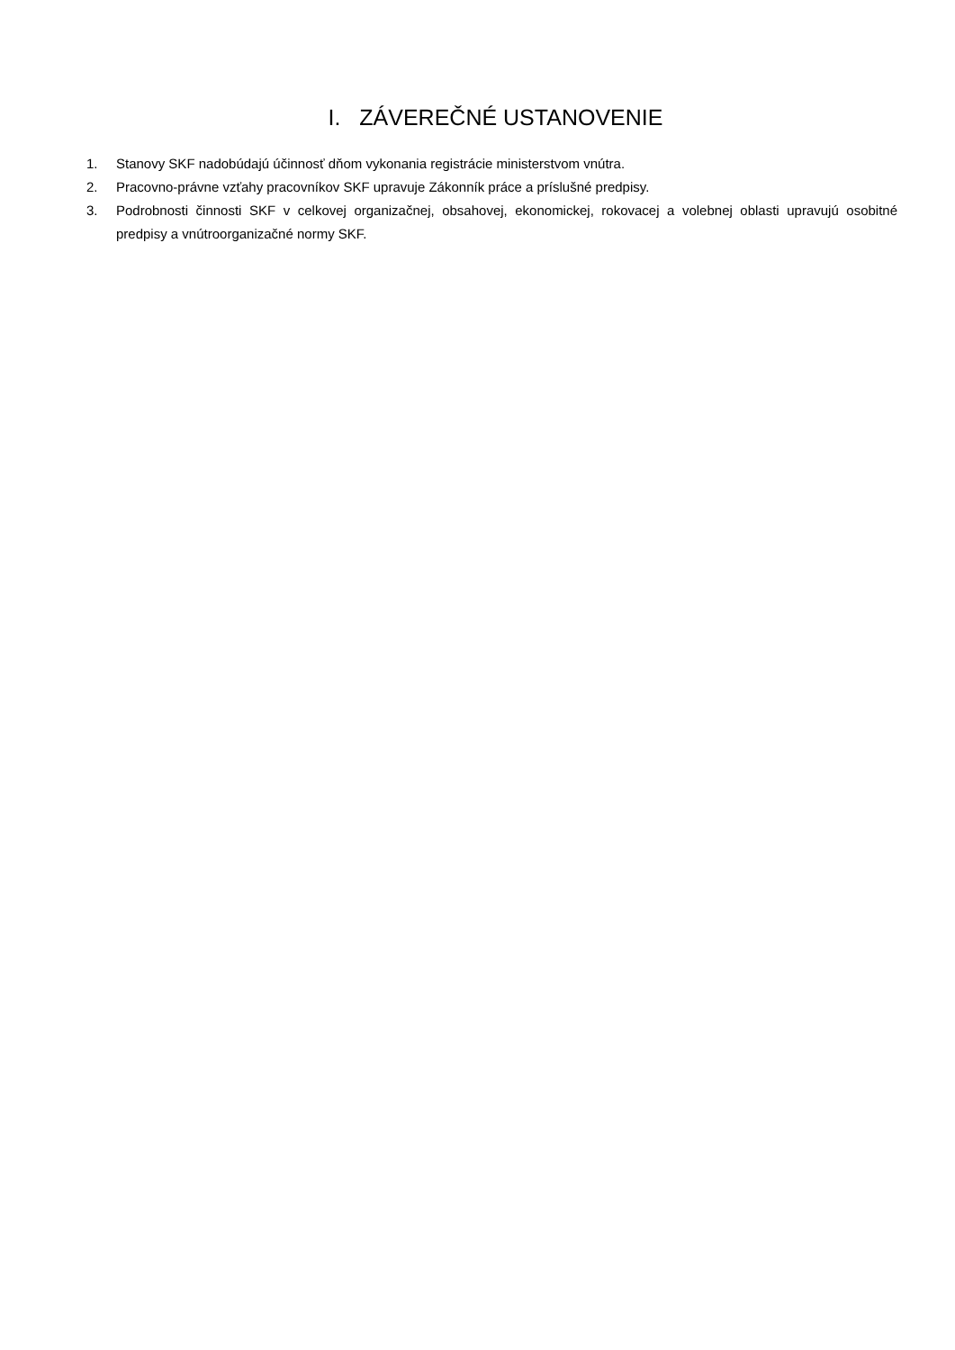I. ZÁVEREČNÉ USTANOVENIE
1. Stanovy SKF nadobúdajú účinnosť dňom vykonania registrácie ministerstvom vnútra.
2. Pracovno-právne vzťahy pracovníkov SKF upravuje Zákonník práce a príslušné predpisy.
3. Podrobnosti činnosti SKF v celkovej organizačnej, obsahovej, ekonomickej, rokovacej a volebnej oblasti upravujú osobitné predpisy a vnútroorganizačné normy SKF.